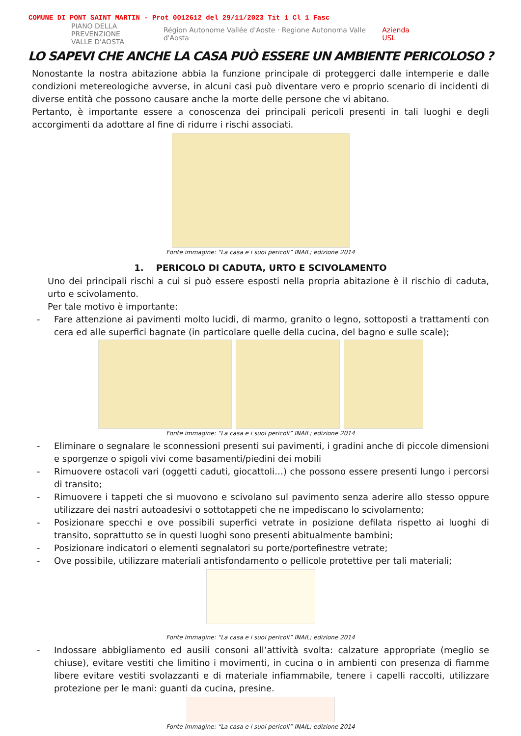COMUNE DI PONT SAINT MARTIN - Prot 0012612 del 29/11/2023 Tit 1 Cl 1 Fasc
PIANO DELLA PREVENZIONE
VALLE D'AOSTA Région Autonome Vallée d'Aoste · Regione Autonoma Valle d'Aosta Azienda USL
LO SAPEVI CHE ANCHE LA CASA PUÒ ESSERE UN AMBIENTE PERICOLOSO ?
Nonostante la nostra abitazione abbia la funzione principale di proteggerci dalle intemperie e dalle condizioni metereologiche avverse, in alcuni casi può diventare vero e proprio scenario di incidenti di diverse entità che possono causare anche la morte delle persone che vi abitano.
Pertanto, è importante essere a conoscenza dei principali pericoli presenti in tali luoghi e degli accorgimenti da adottare al fine di ridurre i rischi associati.
Fonte immagine: “La casa e i suoi pericoli” INAIL; edizione 2014
1. PERICOLO DI CADUTA, URTO E SCIVOLAMENTO
Uno dei principali rischi a cui si può essere esposti nella propria abitazione è il rischio di caduta, urto e scivolamento.
Per tale motivo è importante:
- Fare attenzione ai pavimenti molto lucidi, di marmo, granito o legno, sottoposti a trattamenti con cera ed alle superfici bagnate (in particolare quelle della cucina, del bagno e sulle scale);
Fonte immagine: “La casa e i suoi pericoli” INAIL; edizione 2014
- Eliminare o segnalare le sconnessioni presenti sui pavimenti, i gradini anche di piccole dimensioni e sporgenze o spigoli vivi come basamenti/piedini dei mobili
- Rimuovere ostacoli vari (oggetti caduti, giocattoli…) che possono essere presenti lungo i percorsi di transito;
- Rimuovere i tappeti che si muovono e scivolano sul pavimento senza aderire allo stesso oppure utilizzare dei nastri autoadesivi o sottotappeti che ne impediscano lo scivolamento;
- Posizionare specchi e ove possibili superfici vetrate in posizione defilata rispetto ai luoghi di transito, soprattutto se in questi luoghi sono presenti abitualmente bambini;
- Posizionare indicatori o elementi segnalatori su porte/portefinestre vetrate;
- Ove possibile, utilizzare materiali antisfondamento o pellicole protettive per tali materiali;
Fonte immagine: “La casa e i suoi pericoli” INAIL; edizione 2014
- Indossare abbigliamento ed ausili consoni all’attività svolta: calzature appropriate (meglio se chiuse), evitare vestiti che limitino i movimenti, in cucina o in ambienti con presenza di fiamme libere evitare vestiti svolazzanti e di materiale infiammabile, tenere i capelli raccolti, utilizzare protezione per le mani: guanti da cucina, presine.
Fonte immagine: “La casa e i suoi pericoli” INAIL; edizione 2014